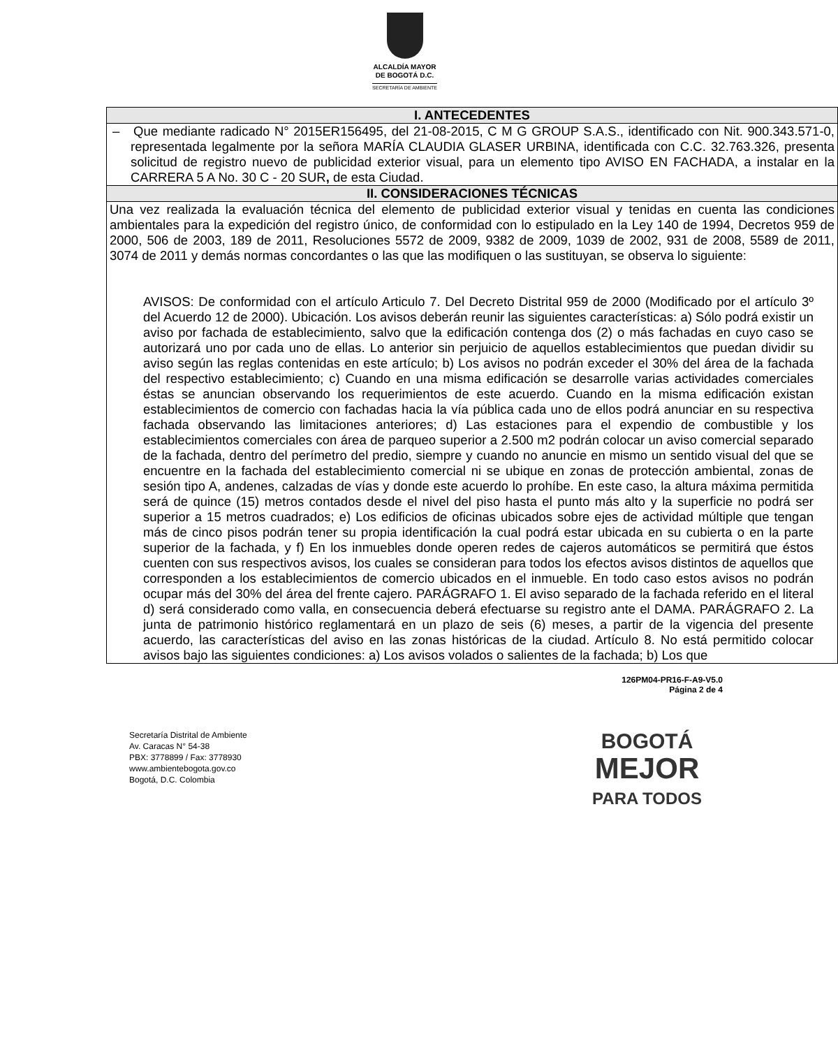ALCALDÍA MAYOR
DE BOGOTÁ D.C.
SECRETARÍA DE AMBIENTE
| I. ANTECEDENTES |
| --- |
| – Que mediante radicado N° 2015ER156495, del 21-08-2015, C M G GROUP S.A.S., identificado con Nit. 900.343.571-0, representada legalmente por la señora MARÍA CLAUDIA GLASER URBINA, identificada con C.C. 32.763.326, presenta solicitud de registro nuevo de publicidad exterior visual, para un elemento tipo AVISO EN FACHADA, a instalar en la CARRERA 5 A No. 30 C - 20 SUR , de esta Ciudad. |
| II. CONSIDERACIONES TÉCNICAS |
| Una vez realizada la evaluación técnica del elemento de publicidad exterior visual y tenidas en cuenta las condiciones ambientales para la expedición del registro único, de conformidad con lo estipulado en la Ley 140 de 1994, Decretos 959 de 2000, 506 de 2003, 189 de 2011, Resoluciones 5572 de 2009, 9382 de 2009, 1039 de 2002, 931 de 2008, 5589 de 2011, 3074 de 2011 y demás normas concordantes o las que las modifiquen o las sustituyan, se observa lo siguiente: AVISOS: De conformidad con el artículo Articulo 7. Del Decreto Distrital 959 de 2000 (Modificado por el artículo 3º del Acuerdo 12 de 2000). Ubicación. Los avisos deberán reunir las siguientes características: a) Sólo podrá existir un aviso por fachada de establecimiento, salvo que la edificación contenga dos (2) o más fachadas en cuyo caso se autorizará uno por cada uno de ellas. Lo anterior sin perjuicio de aquellos establecimientos que puedan dividir su aviso según las reglas contenidas en este artículo; b) Los avisos no podrán exceder el 30% del área de la fachada del respectivo establecimiento; c) Cuando en una misma edificación se desarrolle varias actividades comerciales éstas se anuncian observando los requerimientos de este acuerdo. Cuando en la misma edificación existan establecimientos de comercio con fachadas hacia la vía pública cada uno de ellos podrá anunciar en su respectiva fachada observando las limitaciones anteriores; d) Las estaciones para el expendio de combustible y los establecimientos comerciales con área de parqueo superior a 2.500 m2 podrán colocar un aviso comercial separado de la fachada, dentro del perímetro del predio, siempre y cuando no anuncie en mismo un sentido visual del que se encuentre en la fachada del establecimiento comercial ni se ubique en zonas de protección ambiental, zonas de sesión tipo A, andenes, calzadas de vías y donde este acuerdo lo prohíbe. En este caso, la altura máxima permitida será de quince (15) metros contados desde el nivel del piso hasta el punto más alto y la superficie no podrá ser superior a 15 metros cuadrados; e) Los edificios de oficinas ubicados sobre ejes de actividad múltiple que tengan más de cinco pisos podrán tener su propia identificación la cual podrá estar ubicada en su cubierta o en la parte superior de la fachada, y f) En los inmuebles donde operen redes de cajeros automáticos se permitirá que éstos cuenten con sus respectivos avisos, los cuales se consideran para todos los efectos avisos distintos de aquellos que corresponden a los establecimientos de comercio ubicados en el inmueble. En todo caso estos avisos no podrán ocupar más del 30% del área del frente cajero. PARÁGRAFO 1. El aviso separado de la fachada referido en el literal d) será considerado como valla, en consecuencia deberá efectuarse su registro ante el DAMA. PARÁGRAFO 2. La junta de patrimonio histórico reglamentará en un plazo de seis (6) meses, a partir de la vigencia del presente acuerdo, las características del aviso en las zonas históricas de la ciudad. Artículo 8. No está permitido colocar avisos bajo las siguientes condiciones: a) Los avisos volados o salientes de la fachada; b) Los que |
126PM04-PR16-F-A9-V5.0
Página 2 de 4
Secretaría Distrital de Ambiente
Av. Caracas N° 54-38
PBX: 3778899 / Fax: 3778930
www.ambientebogota.gov.co
Bogotá, D.C. Colombia
BOGOTÁ
MEJOR
PARA TODOS